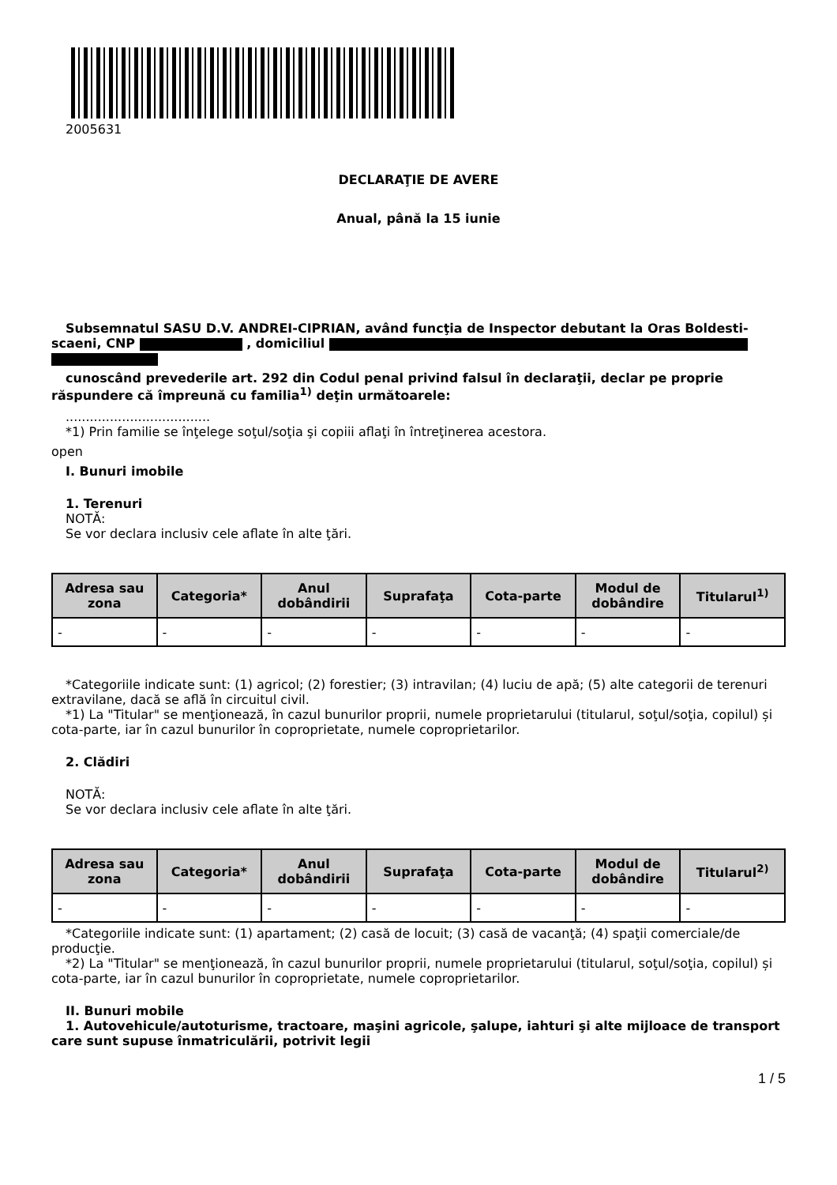2005631
DECLARAŢIE DE AVERE
Anual, până la 15 iunie
Subsemnatul SASU D.V. ANDREI-CIPRIAN, având funcţia de Inspector debutant la Oras Boldesti-scaeni, CNP , domiciliul
cunoscând prevederile art. 292 din Codul penal privind falsul în declaraţii, declar pe proprie răspundere că împreună cu familia<sup>1)</sup> deţin următoarele:
....................................
*1) Prin familie se înţelege soţul/soţia şi copiii aflaţi în întreţinerea acestora.
open
I. Bunuri imobile
1. Terenuri
NOTĂ:
Se vor declara inclusiv cele aflate în alte ţări.
| Adresa sau zona | Categoria* | Anul dobândirii | Suprafaţa | Cota-parte | Modul de dobândire | Titularul<sup>1)</sup> |
| --- | --- | --- | --- | --- | --- | --- |
| - | - | - | - | - | - | - |
*Categoriile indicate sunt: (1) agricol; (2) forestier; (3) intravilan; (4) luciu de apă; (5) alte categorii de terenuri extravilane, dacă se află în circuitul civil.
*1) La "Titular" se menţionează, în cazul bunurilor proprii, numele proprietarului (titularul, soţul/soţia, copilul) și cota-parte, iar în cazul bunurilor în coproprietate, numele coproprietarilor.
2. Clădiri
NOTĂ:
Se vor declara inclusiv cele aflate în alte ţări.
| Adresa sau zona | Categoria* | Anul dobândirii | Suprafaţa | Cota-parte | Modul de dobândire | Titularul<sup>2)</sup> |
| --- | --- | --- | --- | --- | --- | --- |
| - | - | - | - | - | - | - |
*Categoriile indicate sunt: (1) apartament; (2) casă de locuit; (3) casă de vacanţă; (4) spaţii comerciale/de producţie.
*2) La "Titular" se menţionează, în cazul bunurilor proprii, numele proprietarului (titularul, soţul/soţia, copilul) și cota-parte, iar în cazul bunurilor în coproprietate, numele coproprietarilor.
II. Bunuri mobile
1. Autovehicule/autoturisme, tractoare, maşini agricole, şalupe, iahturi şi alte mijloace de transport care sunt supuse înmatriculării, potrivit legii
1 / 5